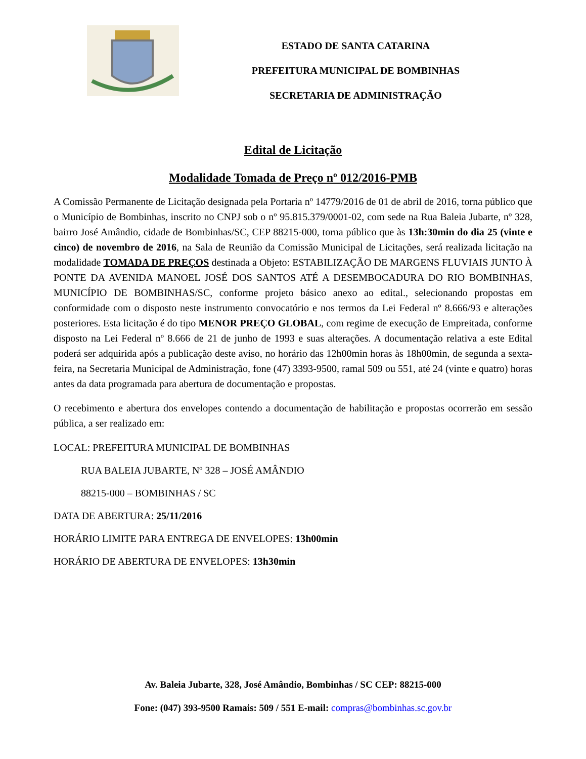ESTADO DE SANTA CATARINA
PREFEITURA MUNICIPAL DE BOMBINHAS
SECRETARIA DE ADMINISTRAÇÃO
Edital de Licitação
Modalidade Tomada de Preço nº 012/2016-PMB
A Comissão Permanente de Licitação designada pela Portaria nº 14779/2016 de 01 de abril de 2016, torna público que o Município de Bombinhas, inscrito no CNPJ sob o nº 95.815.379/0001-02, com sede na Rua Baleia Jubarte, nº 328, bairro José Amândio, cidade de Bombinhas/SC, CEP 88215-000, torna público que às 13h:30min do dia 25 (vinte e cinco) de novembro de 2016, na Sala de Reunião da Comissão Municipal de Licitações, será realizada licitação na modalidade TOMADA DE PREÇOS destinada a Objeto: ESTABILIZAÇÃO DE MARGENS FLUVIAIS JUNTO À PONTE DA AVENIDA MANOEL JOSÉ DOS SANTOS ATÉ A DESEMBOCADURA DO RIO BOMBINHAS, MUNICÍPIO DE BOMBINHAS/SC, conforme projeto básico anexo ao edital., selecionando propostas em conformidade com o disposto neste instrumento convocatório e nos termos da Lei Federal nº 8.666/93 e alterações posteriores. Esta licitação é do tipo MENOR PREÇO GLOBAL, com regime de execução de Empreitada, conforme disposto na Lei Federal nº 8.666 de 21 de junho de 1993 e suas alterações. A documentação relativa a este Edital poderá ser adquirida após a publicação deste aviso, no horário das 12h00min horas às 18h00min, de segunda a sexta-feira, na Secretaria Municipal de Administração, fone (47) 3393-9500, ramal 509 ou 551, até 24 (vinte e quatro) horas antes da data programada para abertura de documentação e propostas.
O recebimento e abertura dos envelopes contendo a documentação de habilitação e propostas ocorrerão em sessão pública, a ser realizado em:
LOCAL: PREFEITURA MUNICIPAL DE BOMBINHAS
RUA BALEIA JUBARTE, Nº 328 – JOSÉ AMÂNDIO
88215-000 – BOMBINHAS / SC
DATA DE ABERTURA: 25/11/2016
HORÁRIO LIMITE PARA ENTREGA DE ENVELOPES: 13h00min
HORÁRIO DE ABERTURA DE ENVELOPES: 13h30min
Av. Baleia Jubarte, 328, José Amândio, Bombinhas / SC CEP: 88215-000
Fone: (047) 393-9500 Ramais: 509 / 551 E-mail: compras@bombinhas.sc.gov.br